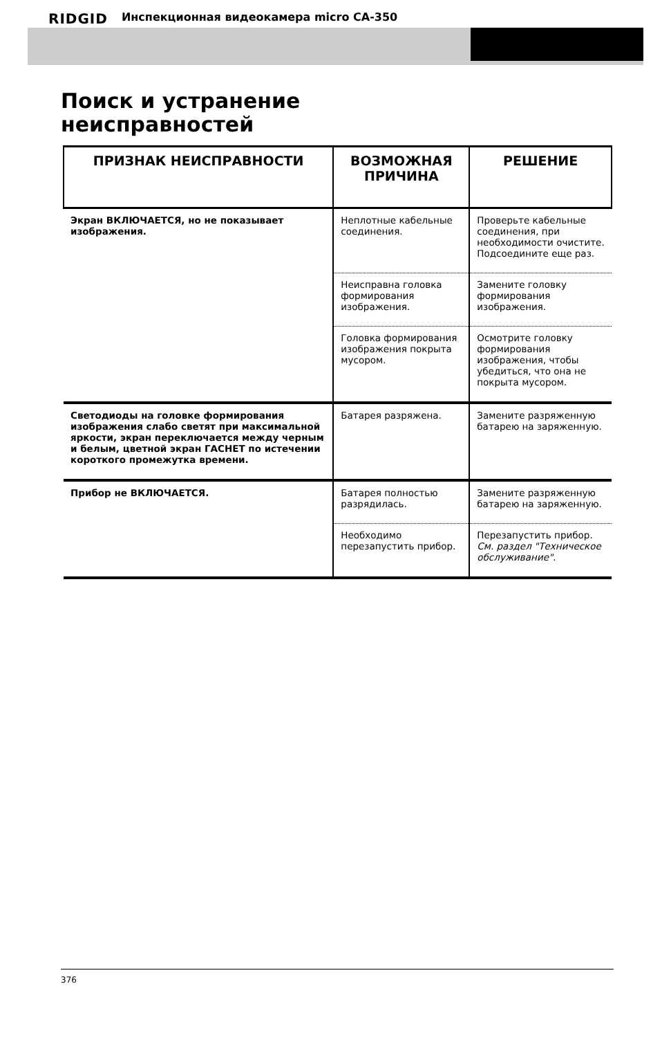RIDGID Инспекционная видеокамера micro CA-350
Поиск и устранение
неисправностей
| ПРИЗНАК НЕИСПРАВНОСТИ | ВОЗМОЖНАЯ ПРИЧИНА | РЕШЕНИЕ |
| --- | --- | --- |
| Экран ВКЛЮЧАЕТСЯ, но не показывает изображения. | Неплотные кабельные соединения. | Проверьте кабельные соединения, при необходимости очистите. Подсоедините еще раз. |
| | Неисправна головка формирования изображения. | Замените головку формирования изображения. |
| | Головка формирования изображения покрыта мусором. | Осмотрите головку формирования изображения, чтобы убедиться, что она не покрыта мусором. |
| Светодиоды на головке формирования изображения слабо светят при максимальной яркости, экран переключается между черным и белым, цветной экран ГАСНЕТ по истечении короткого промежутка времени. | Батарея разряжена. | Замените разряженную батарею на заряженную. |
| Прибор не ВКЛЮЧАЕТСЯ. | Батарея полностью разрядилась. | Замените разряженную батарею на заряженную. |
| | Необходимо перезапустить прибор. | Перезапустить прибор. См. раздел "Техническое обслуживание" . |
376